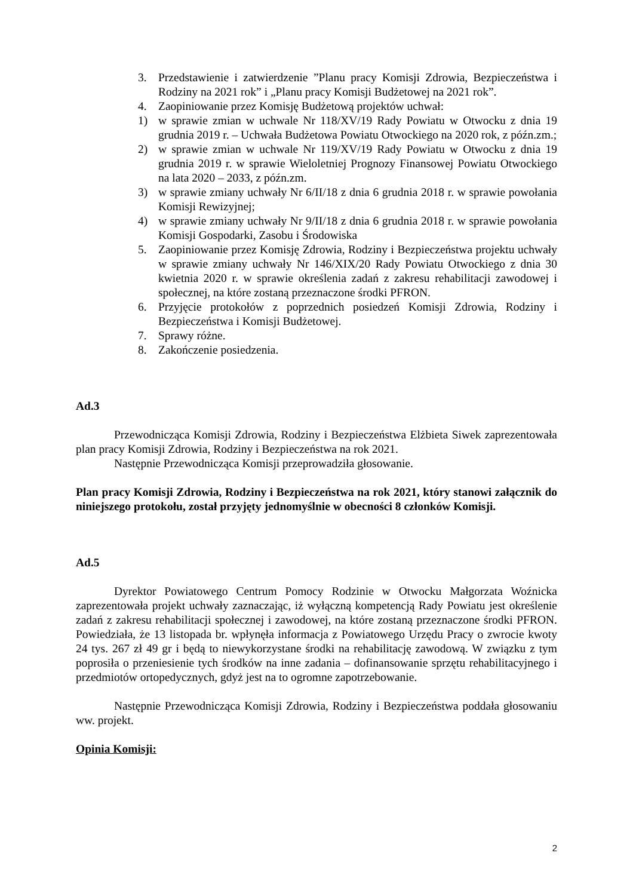3. Przedstawienie i zatwierdzenie ”Planu pracy Komisji Zdrowia, Bezpieczeństwa i Rodziny na 2021 rok” i „Planu pracy Komisji Budżetowej na 2021 rok”.
4. Zaopiniowanie przez Komisję Budżetową projektów uchwał:
1) w sprawie zmian w uchwale Nr 118/XV/19 Rady Powiatu w Otwocku z dnia 19 grudnia 2019 r. – Uchwała Budżetowa Powiatu Otwockiego na 2020 rok, z późn.zm.;
2) w sprawie zmian w uchwale Nr 119/XV/19 Rady Powiatu w Otwocku z dnia 19 grudnia 2019 r. w sprawie Wieloletniej Prognozy Finansowej Powiatu Otwockiego na lata 2020 – 2033, z późn.zm.
3) w sprawie zmiany uchwały Nr 6/II/18 z dnia 6 grudnia 2018 r. w sprawie powołania Komisji Rewizyjnej;
4) w sprawie zmiany uchwały Nr 9/II/18 z dnia 6 grudnia 2018 r. w sprawie powołania Komisji Gospodarki, Zasobu i Środowiska
5. Zaopiniowanie przez Komisję Zdrowia, Rodziny i Bezpieczeństwa projektu uchwały w sprawie zmiany uchwały Nr 146/XIX/20 Rady Powiatu Otwockiego z dnia 30 kwietnia 2020 r. w sprawie określenia zadań z zakresu rehabilitacji zawodowej i społecznej, na które zostaną przeznaczone środki PFRON.
6. Przyjęcie protokołów z poprzednich posiedzeń Komisji Zdrowia, Rodziny i Bezpieczeństwa i Komisji Budżetowej.
7. Sprawy różne.
8. Zakończenie posiedzenia.
Ad.3
Przewodnicząca Komisji Zdrowia, Rodziny i Bezpieczeństwa Elżbieta Siwek zaprezentowała plan pracy Komisji Zdrowia, Rodziny i Bezpieczeństwa na rok 2021.
Następnie Przewodnicząca Komisji przeprowadziła głosowanie.
Plan pracy Komisji Zdrowia, Rodziny i Bezpieczeństwa na rok 2021, który stanowi załącznik do niniejszego protokołu, został przyjęty jednomyślnie w obecności 8 członków Komisji.
Ad.5
Dyrektor Powiatowego Centrum Pomocy Rodzinie w Otwocku Małgorzata Woźnicka zaprezentowała projekt uchwały zaznaczając, iż wyłączną kompetencją Rady Powiatu jest określenie zadań z zakresu rehabilitacji społecznej i zawodowej, na które zostaną przeznaczone środki PFRON. Powiedziała, że 13 listopada br. wpłynęła informacja z Powiatowego Urzędu Pracy o zwrocie kwoty 24 tys. 267 zł 49 gr i będą to niewykorzystane środki na rehabilitację zawodową. W związku z tym poprosiła o przeniesienie tych środków na inne zadania – dofinansowanie sprzętu rehabilitacyjnego i przedmiotów ortopedycznych, gdyż jest na to ogromne zapotrzebowanie.
Następnie Przewodnicząca Komisji Zdrowia, Rodziny i Bezpieczeństwa poddała głosowaniu ww. projekt.
Opinia Komisji:
2